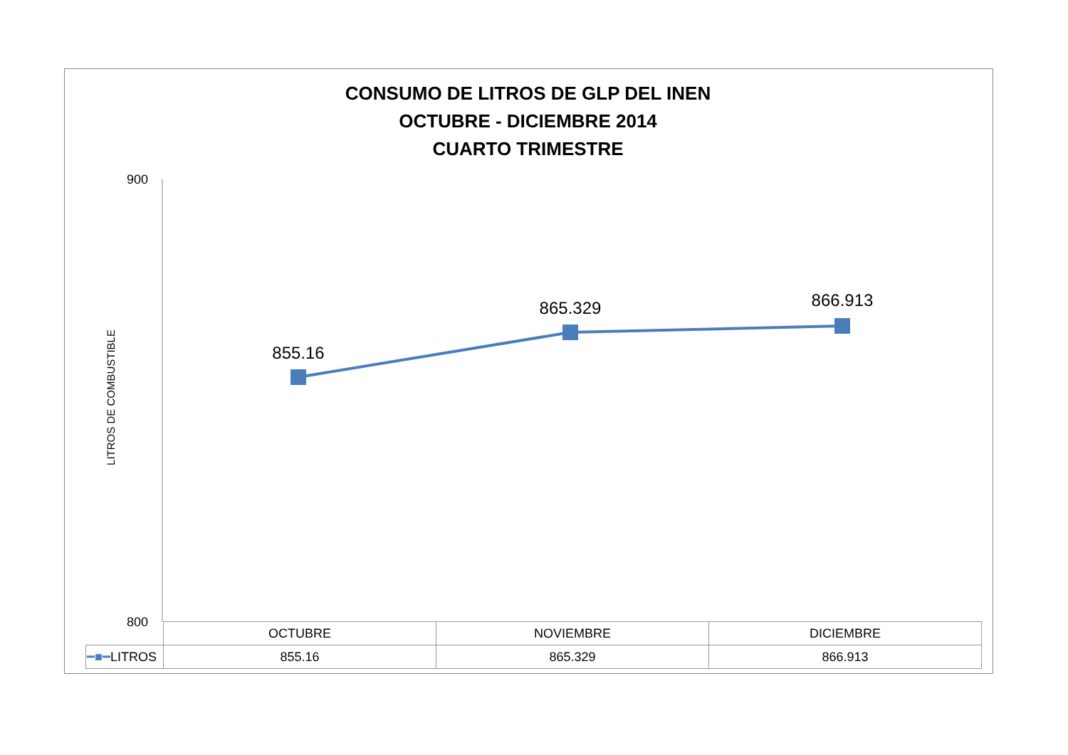CONSUMO DE LITROS DE GLP DEL INEN
OCTUBRE - DICIEMBRE 2014
CUARTO TRIMESTRE
LITROS DE COMBUSTIBLE
900
800
855.16
865.329
866.913
| | OCTUBRE | NOVIEMBRE | DICIEMBRE |
| --- | --- | --- | --- |
| ━■━ LITROS | 855.16 | 865.329 | 866.913 |